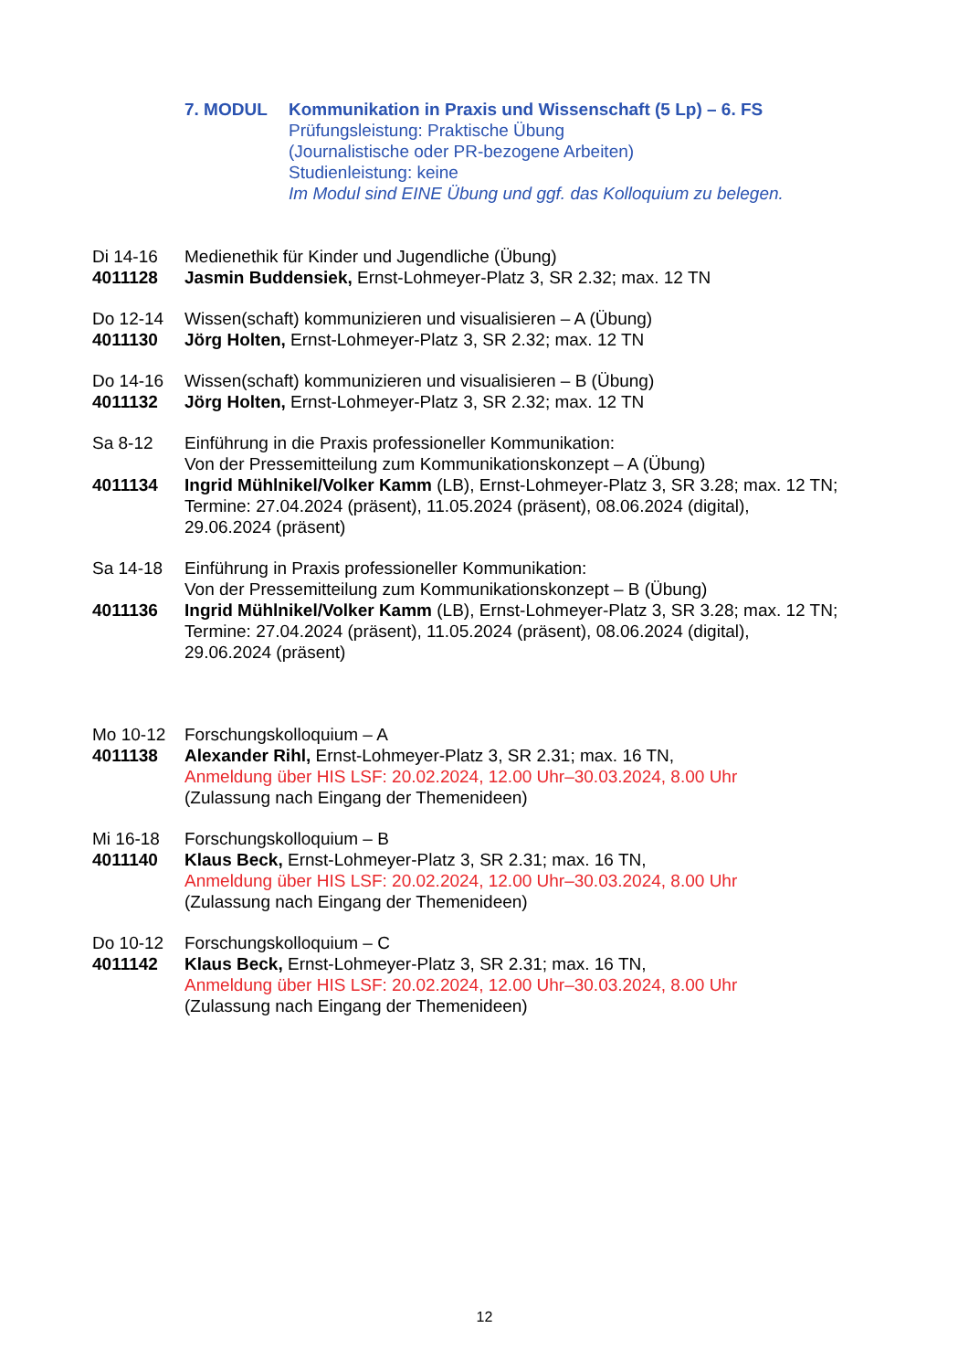7. MODUL Kommunikation in Praxis und Wissenschaft (5 Lp) – 6. FS
Prüfungsleistung: Praktische Übung
(Journalistische oder PR-bezogene Arbeiten)
Studienleistung: keine
Im Modul sind EINE Übung und ggf. das Kolloquium zu belegen.
Di 14-16
4011128
Medienethik für Kinder und Jugendliche (Übung)
Jasmin Buddensiek, Ernst-Lohmeyer-Platz 3, SR 2.32; max. 12 TN
Do 12-14
4011130
Wissen(schaft) kommunizieren und visualisieren – A (Übung)
Jörg Holten, Ernst-Lohmeyer-Platz 3, SR 2.32; max. 12 TN
Do 14-16
4011132
Wissen(schaft) kommunizieren und visualisieren – B (Übung)
Jörg Holten, Ernst-Lohmeyer-Platz 3, SR 2.32; max. 12 TN
Sa 8-12
4011134
Einführung in die Praxis professioneller Kommunikation:
Von der Pressemitteilung zum Kommunikationskonzept – A (Übung)
Ingrid Mühlnikel/Volker Kamm (LB), Ernst-Lohmeyer-Platz 3, SR 3.28; max. 12 TN;
Termine: 27.04.2024 (präsent), 11.05.2024 (präsent), 08.06.2024 (digital),
29.06.2024 (präsent)
Sa 14-18
4011136
Einführung in Praxis professioneller Kommunikation:
Von der Pressemitteilung zum Kommunikationskonzept – B (Übung)
Ingrid Mühlnikel/Volker Kamm (LB), Ernst-Lohmeyer-Platz 3, SR 3.28; max. 12 TN;
Termine: 27.04.2024 (präsent), 11.05.2024 (präsent), 08.06.2024 (digital),
29.06.2024 (präsent)
Mo 10-12
4011138
Forschungskolloquium – A
Alexander Rihl, Ernst-Lohmeyer-Platz 3, SR 2.31; max. 16 TN,
Anmeldung über HIS LSF: 20.02.2024, 12.00 Uhr–30.03.2024, 8.00 Uhr
(Zulassung nach Eingang der Themenideen)
Mi 16-18
4011140
Forschungskolloquium – B
Klaus Beck, Ernst-Lohmeyer-Platz 3, SR 2.31; max. 16 TN,
Anmeldung über HIS LSF: 20.02.2024, 12.00 Uhr–30.03.2024, 8.00 Uhr
(Zulassung nach Eingang der Themenideen)
Do 10-12
4011142
Forschungskolloquium – C
Klaus Beck, Ernst-Lohmeyer-Platz 3, SR 2.31; max. 16 TN,
Anmeldung über HIS LSF: 20.02.2024, 12.00 Uhr–30.03.2024, 8.00 Uhr
(Zulassung nach Eingang der Themenideen)
12